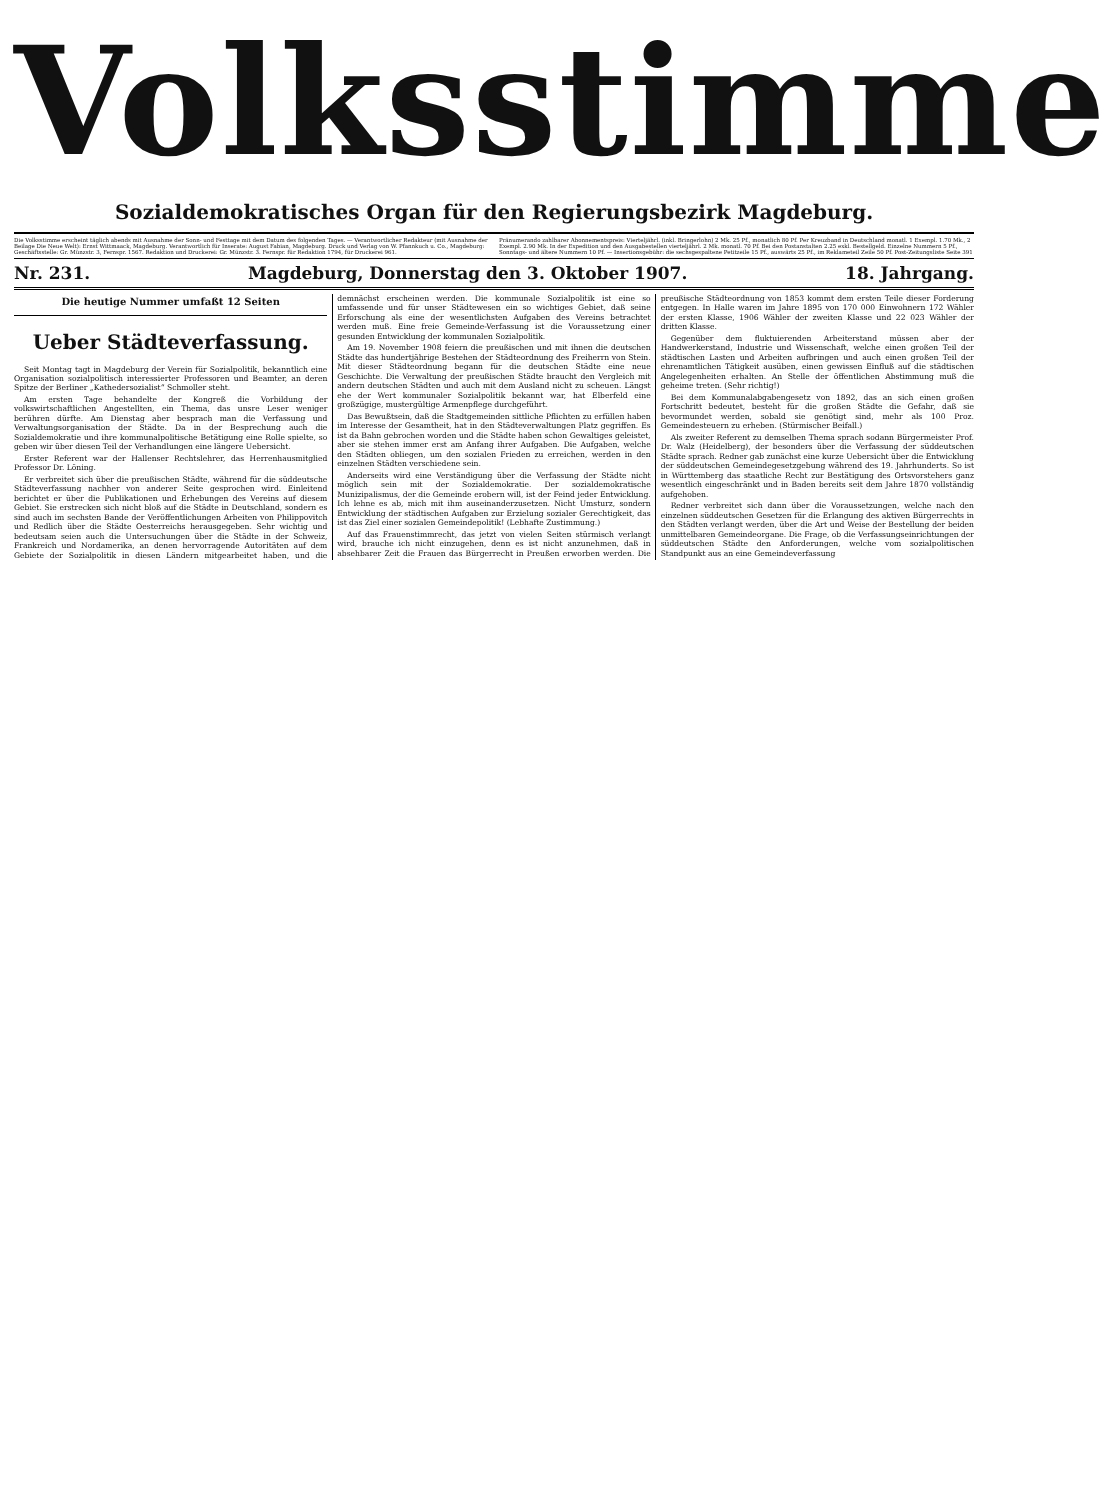Volksstimme
Sozialdemokratisches Organ für den Regierungsbezirk Magdeburg.
Die Volksstimme erscheint täglich abends mit Ausnahme der Sonn- und Festtage mit dem Datum des folgenden Tages. — Verantwortlicher Redakteur (mit Ausnahme der Beilage Die Neue Welt): Ernst Wittmaack, Magdeburg. Verantwortlich für Inserate: August Fabian, Magdeburg. Druck und Verlag von W. Pfannkuch u. Co., Magdeburg: Geschäftsstelle: Gr. Münzstr. 3, Fernspr. 1567. Redaktion und Druckerei: Gr. Münzstr. 3. Fernspr. für Redaktion 1794, für Druckerei 961.
Pränumerando zahlbarer Abonnementspreis: Vierteljährl. (inkl. Bringerlohn) 2 Mk. 25 Pf., monatlich 80 Pf. Per Kreuzband in Deutschland monatl. 1 Exempl. 1.70 Mk., 2 Exempl. 2.90 Mk. In der Expedition und den Ausgabestellen vierteljährl. 2 Mk. monatl. 70 Pf. Bei den Postanstalten 2.25 exkl. Bestellgeld. Einzelne Nummern 5 Pf., Sonntags- und ältere Nummern 10 Pf. — Insertionsgebühr: die sechsgespaltene Petitzeile 15 Pf., auswärts 25 Pf., im Reklameteil Zeile 50 Pf. Post-Zeitungsliste Seite 391
Nr. 231. Magdeburg, Donnerstag den 3. Oktober 1907. 18. Jahrgang.
Die heutige Nummer umfaßt 12 Seiten
Ueber Städteverfassung.
Seit Montag tagt in Magdeburg der Verein für Sozialpolitik, bekanntlich eine Organisation sozialpolitisch interessierter Professoren und Beamter, an deren Spitze der Berliner „Kathedersozialist“ Schmoller steht.
Am ersten Tage behandelte der Kongreß die Vorbildung der volkswirtschaftlichen Angestellten, ein Thema, das unsre Leser weniger berühren dürfte. Am Dienstag aber besprach man die Verfassung und Verwaltungsorganisation der Städte. Da in der Besprechung auch die Sozialdemokratie und ihre kommunalpolitische Betätigung eine Rolle spielte, so geben wir über diesen Teil der Verhandlungen eine längere Uebersicht.
Erster Referent war der Hallenser Rechtslehrer, das Herrenhausmitglied Professor Dr. Löning.
Er verbreitet sich über die preußischen Städte, während für die süddeutsche Städteverfassung nachher von anderer Seite gesprochen wird. Einleitend berichtet er über die Publikationen und Erhebungen des Vereins auf diesem Gebiet. Sie erstrecken sich nicht bloß auf die Städte in Deutschland, sondern es sind auch im sechsten Bande der Veröffentlichungen Arbeiten von Philippovitch und Redlich über die Städte Oesterreichs herausgegeben. Sehr wichtig und bedeutsam seien auch die Untersuchungen über die Städte in der Schweiz, Frankreich und Nordamerika, an denen hervorragende Autoritäten auf dem Gebiete der Sozialpolitik in diesen Ländern mitgearbeitet haben, und die demnächst erscheinen werden. Die kommunale Sozialpolitik ist eine so umfassende und für unser Städtewesen ein so wichtiges Gebiet, daß seine Erforschung als eine der wesentlichsten Aufgaben des Vereins betrachtet werden muß. Eine freie Gemeinde-Verfassung ist die Voraussetzung einer gesunden Entwicklung der kommunalen Sozialpolitik.
Am 19. November 1908 feiern die preußischen und mit ihnen die deutschen Städte das hundertjährige Bestehen der Städteordnung des Freiherrn von Stein. Mit dieser Städteordnung begann für die deutschen Städte eine neue Geschichte. Die Verwaltung der preußischen Städte braucht den Vergleich mit andern deutschen Städten und auch mit dem Ausland nicht zu scheuen. Längst ehe der Wert kommunaler Sozialpolitik bekannt war, hat Elberfeld eine großzügige, mustergültige Armenpflege durchgeführt.
Das Bewußtsein, daß die Stadtgemeinden sittliche Pflichten zu erfüllen haben im Interesse der Gesamtheit, hat in den Städteverwaltungen Platz gegriffen. Es ist da Bahn gebrochen worden und die Städte haben schon Gewaltiges geleistet, aber sie stehen immer erst am Anfang ihrer Aufgaben. Die Aufgaben, welche den Städten obliegen, um den sozialen Frieden zu erreichen, werden in den einzelnen Städten verschiedene sein.
Anderseits wird eine Verständigung über die Verfassung der Städte nicht möglich sein mit der Sozialdemokratie. Der sozialdemokratische Munizipalismus, der die Gemeinde erobern will, ist der Feind jeder Entwicklung. Ich lehne es ab, mich mit ihm auseinanderzusetzen. Nicht Umsturz, sondern Entwicklung der städtischen Aufgaben zur Erzielung sozialer Gerechtigkeit, das ist das Ziel einer sozialen Gemeindepolitik! (Lebhafte Zustimmung.)
Auf das Frauenstimmrecht, das jetzt von vielen Seiten stürmisch verlangt wird, brauche ich nicht einzugehen, denn es ist nicht anzunehmen, daß in absehbarer Zeit die Frauen das Bürgerrecht in Preußen erworben werden. Die preußische Städteordnung von 1853 kommt dem ersten Teile dieser Forderung entgegen. In Halle waren im Jahre 1895 von 170 000 Einwohnern 172 Wähler der ersten Klasse, 1906 Wähler der zweiten Klasse und 22 023 Wähler der dritten Klasse.
Gegenüber dem fluktuierenden Arbeiterstand müssen aber der Handwerkerstand, Industrie und Wissenschaft, welche einen großen Teil der städtischen Lasten und Arbeiten aufbringen und auch einen großen Teil der ehrenamtlichen Tätigkeit ausüben, einen gewissen Einfluß auf die städtischen Angelegenheiten erhalten. An Stelle der öffentlichen Abstimmung muß die geheime treten. (Sehr richtig!)
Bei dem Kommunalabgabengesetz von 1892, das an sich einen großen Fortschritt bedeutet, besteht für die großen Städte die Gefahr, daß sie bevormundet werden, sobald sie genötigt sind, mehr als 100 Proz. Gemeindesteuern zu erheben. (Stürmischer Beifall.)
Als zweiter Referent zu demselben Thema sprach sodann Bürgermeister Prof. Dr. Walz (Heidelberg), der besonders über die Verfassung der süddeutschen Städte sprach. Redner gab zunächst eine kurze Uebersicht über die Entwicklung der süddeutschen Gemeindegesetzgebung während des 19. Jahrhunderts. So ist in Württemberg das staatliche Recht zur Bestätigung des Ortsvorstehers ganz wesentlich eingeschränkt und in Baden bereits seit dem Jahre 1870 vollständig aufgehoben.
Redner verbreitet sich dann über die Voraussetzungen, welche nach den einzelnen süddeutschen Gesetzen für die Erlangung des aktiven Bürgerrechts in den Städten verlangt werden, über die Art und Weise der Bestellung der beiden unmittelbaren Gemeindeorgane. Die Frage, ob die Verfassungseinrichtungen der süddeutschen Städte den Anforderungen, welche vom sozialpolitischen Standpunkt aus an eine Gemeindeverfassung